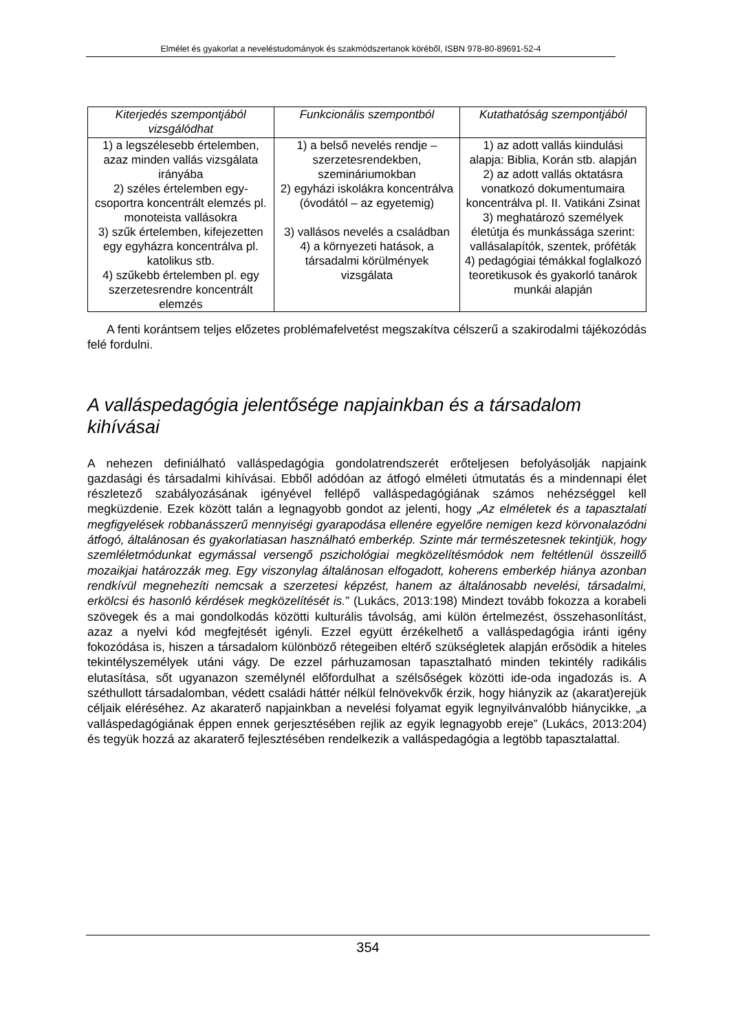Elmélet és gyakorlat a neveléstudományok és szakmódszertanok köréből, ISBN 978-80-89691-52-4
| Kiterjedés szempontjából vizsgálódhat | Funkcionális szempontból | Kutathatóság szempontjából |
| --- | --- | --- |
| 1) a legszélesebb értelemben, azaz minden vallás vizsgálata irányába 2) széles értelemben egy-csoportra koncentrált elemzés pl. monoteista vallásokra 3) szűk értelemben, kifejezetten egy egyházra koncentrálva pl. katolikus stb. 4) szűkebb értelemben pl. egy szerzetesrendre koncentrált elemzés | 1) a belső nevelés rendje – szerzetesrendekben, szemináriumokban 2) egyházi iskolákra koncentrálva (óvodától – az egyetemig) 3) vallásos nevelés a családban 4) a környezeti hatások, a társadalmi körülmények vizsgálata | 1) az adott vallás kiindulási alapja: Biblia, Korán stb. alapján 2) az adott vallás oktatásra vonatkozó dokumentumaira koncentrálva pl. II. Vatikáni Zsinat 3) meghatározó személyek életútja és munkássága szerint: vallásalapítók, szentek, próféták 4) pedagógiai témákkal foglalkozó teoretikusok és gyakorló tanárok munkái alapján |
A fenti korántsem teljes előzetes problémafelvetést megszakítva célszerű a szakirodalmi tájékozódás felé fordulni.
A valláspedagógia jelentősége napjainkban és a társadalom kihívásai
A nehezen definiálható valláspedagógia gondolatrendszerét erőteljesen befolyásolják napjaink gazdasági és társadalmi kihívásai. Ebből adódóan az átfogó elméleti útmutatás és a mindennapi élet részletező szabályozásának igényével fellépő valláspedagógiának számos nehézséggel kell megküzdenie. Ezek között talán a legnagyobb gondot az jelenti, hogy „Az elméletek és a tapasztalati megfigyelések robbanásszerű mennyiségi gyarapodása ellenére egyelőre nemigen kezd körvonalazódni átfogó, általánosan és gyakorlatiasan használható emberkép. Szinte már természetesnek tekintjük, hogy szemléletmódunkat egymással versengő pszichológiai megközelítésmódok nem feltétlenül összeillő mozaikjai határozzák meg. Egy viszonylag általánosan elfogadott, koherens emberkép hiánya azonban rendkívül megnehezíti nemcsak a szerzetesi képzést, hanem az általánosabb nevelési, társadalmi, erkölcsi és hasonló kérdések megközelítését is.” (Lukács, 2013:198) Mindezt tovább fokozza a korabeli szövegek és a mai gondolkodás közötti kulturális távolság, ami külön értelmezést, összehasonlítást, azaz a nyelvi kód megfejtését igényli. Ezzel együtt érzékelhető a valláspedagógia iránti igény fokozódása is, hiszen a társadalom különböző rétegeiben eltérő szükségletek alapján erősödik a hiteles tekintélyszemélyek utáni vágy. De ezzel párhuzamosan tapasztalható minden tekintély radikális elutasítása, sőt ugyanazon személynél előfordulhat a szélsőségek közötti ide-oda ingadozás is. A széthullott társadalomban, védett családi háttér nélkül felnövekvők érzik, hogy hiányzik az (akarat)erejük céljaik eléréséhez. Az akaraterő napjainkban a nevelési folyamat egyik legnyilvánvalóbb hiánycikke, „a valláspedagógiának éppen ennek gerjesztésében rejlik az egyik legnagyobb ereje” (Lukács, 2013:204) és tegyük hozzá az akaraterő fejlesztésében rendelkezik a valláspedagógia a legtöbb tapasztalattal.
354